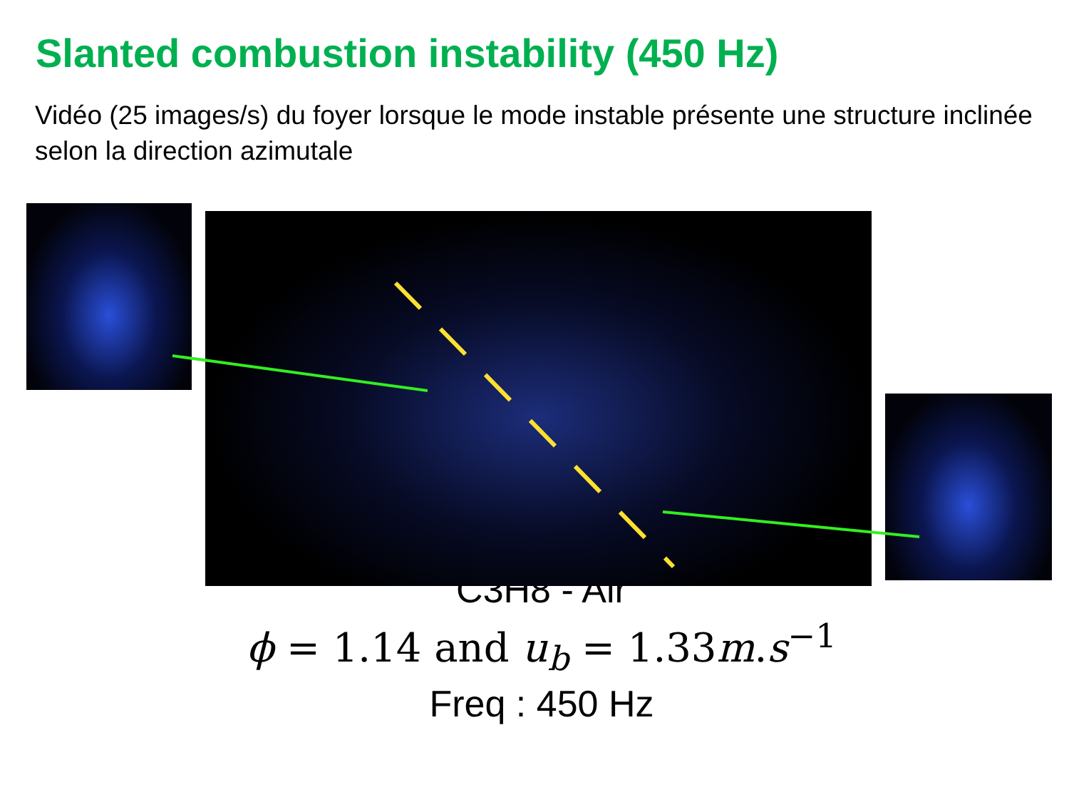Slanted combustion instability (450 Hz)
Vidéo (25 images/s) du foyer lorsque le mode instable présente une structure inclinée selon la direction azimutale
C3H8 - Air
ϕ = 1.14 and u<sub>b</sub> = 1.33m.s<sup>−1</sup>
Freq : 450 Hz